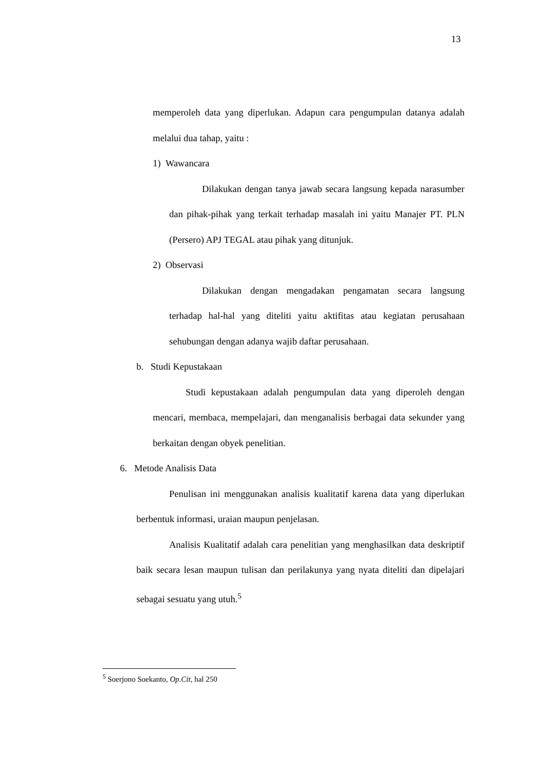13
memperoleh data yang diperlukan. Adapun cara pengumpulan datanya adalah melalui dua tahap, yaitu :
1) Wawancara
Dilakukan dengan tanya jawab secara langsung kepada narasumber dan pihak-pihak yang terkait terhadap masalah ini yaitu Manajer PT. PLN (Persero) APJ TEGAL atau pihak yang ditunjuk.
2) Observasi
Dilakukan dengan mengadakan pengamatan secara langsung terhadap hal-hal yang diteliti yaitu aktifitas atau kegiatan perusahaan sehubungan dengan adanya wajib daftar perusahaan.
b. Studi Kepustakaan
Studi kepustakaan adalah pengumpulan data yang diperoleh dengan mencari, membaca, mempelajari, dan menganalisis berbagai data sekunder yang berkaitan dengan obyek penelitian.
6. Metode Analisis Data
Penulisan ini menggunakan analisis kualitatif karena data yang diperlukan berbentuk informasi, uraian maupun penjelasan.
Analisis Kualitatif adalah cara penelitian yang menghasilkan data deskriptif baik secara lesan maupun tulisan dan perilakunya yang nyata diteliti dan dipelajari sebagai sesuatu yang utuh.<sup>5</sup>
<sup>5</sup> Soerjono Soekanto, Op.Cit, hal 250